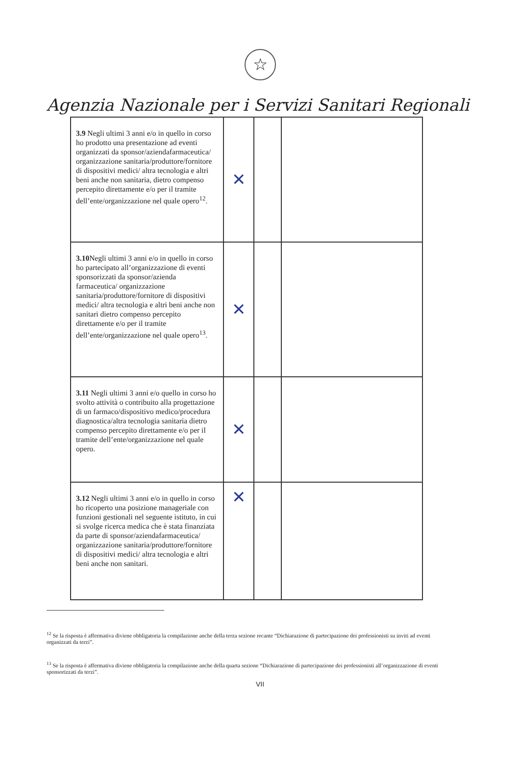☆
Agenzia Nazionale per i Servizi Sanitari Regionali
| 3.9 Negli ultimi 3 anni e/o in quello in corso ho prodotto una presentazione ad eventi organizzati da sponsor/aziendafarmaceutica/ organizzazione sanitaria/produttore/fornitore di dispositivi medici/ altra tecnologia e altri beni anche non sanitaria, dietro compenso percepito direttamente e/o per il tramite dell’ente/organizzazione nel quale opero<sup>12</sup>. | ✕ | | |
| 3.10 Negli ultimi 3 anni e/o in quello in corso ho partecipato all’organizzazione di eventi sponsorizzati da sponsor/azienda farmaceutica/ organizzazione sanitaria/produttore/fornitore di dispositivi medici/ altra tecnologia e altri beni anche non sanitari dietro compenso percepito direttamente e/o per il tramite dell’ente/organizzazione nel quale opero<sup>13</sup>. | ✕ | | |
| 3.11 Negli ultimi 3 anni e/o quello in corso ho svolto attività o contribuito alla progettazione di un farmaco/dispositivo medico/procedura diagnostica/altra tecnologia sanitaria dietro compenso percepito direttamente e/o per il tramite dell’ente/organizzazione nel quale opero. | ✕ | | |
| 3.12 Negli ultimi 3 anni e/o in quello in corso ho ricoperto una posizione manageriale con funzioni gestionali nel seguente istituto, in cui si svolge ricerca medica che è stata finanziata da parte di sponsor/aziendafarmaceutica/ organizzazione sanitaria/produttore/fornitore di dispositivi medici/ altra tecnologia e altri beni anche non sanitari. | ✕ | | |
<sup>12</sup> Se la risposta è affermativa diviene obbligatoria la compilazione anche della terza sezione recante “Dichiarazione di partecipazione dei professionisti su inviti ad eventi organizzati da terzi”.
<sup>13</sup> Se la risposta è affermativa diviene obbligatoria la compilazione anche della quarta sezione “Dichiarazione di partecipazione dei professionisti all’organizzazione di eventi sponsorizzati da terzi”.
VII